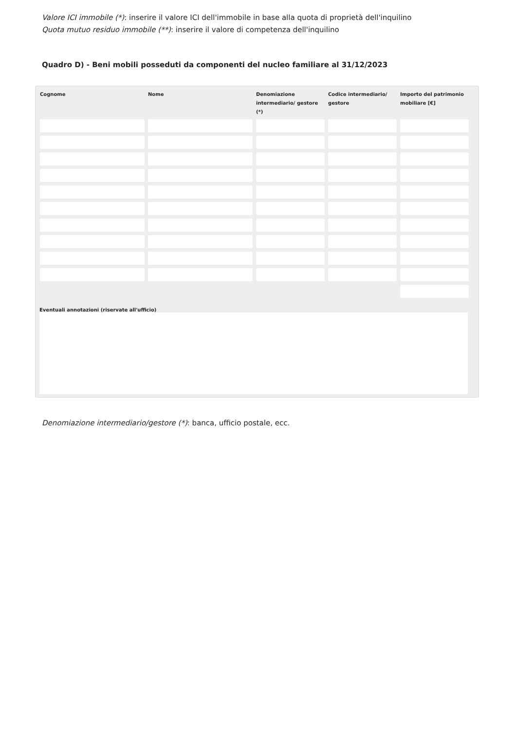Valore ICI immobile (*): inserire il valore ICI dell'immobile in base alla quota di proprietà dell'inquilino
Quota mutuo residuo immobile (**): inserire il valore di competenza dell'inquilino
Quadro D) - Beni mobili posseduti da componenti del nucleo familiare al 31/12/2023
| Cognome | Nome | Denomiazione intermediario/ gestore (*) | Codice intermediario/ gestore | Importo del patrimonio mobiliare [€] |
| --- | --- | --- | --- | --- |
Eventuali annotazioni (riservate all'ufficio)
Denomiazione intermediario/gestore (*): banca, ufficio postale, ecc.